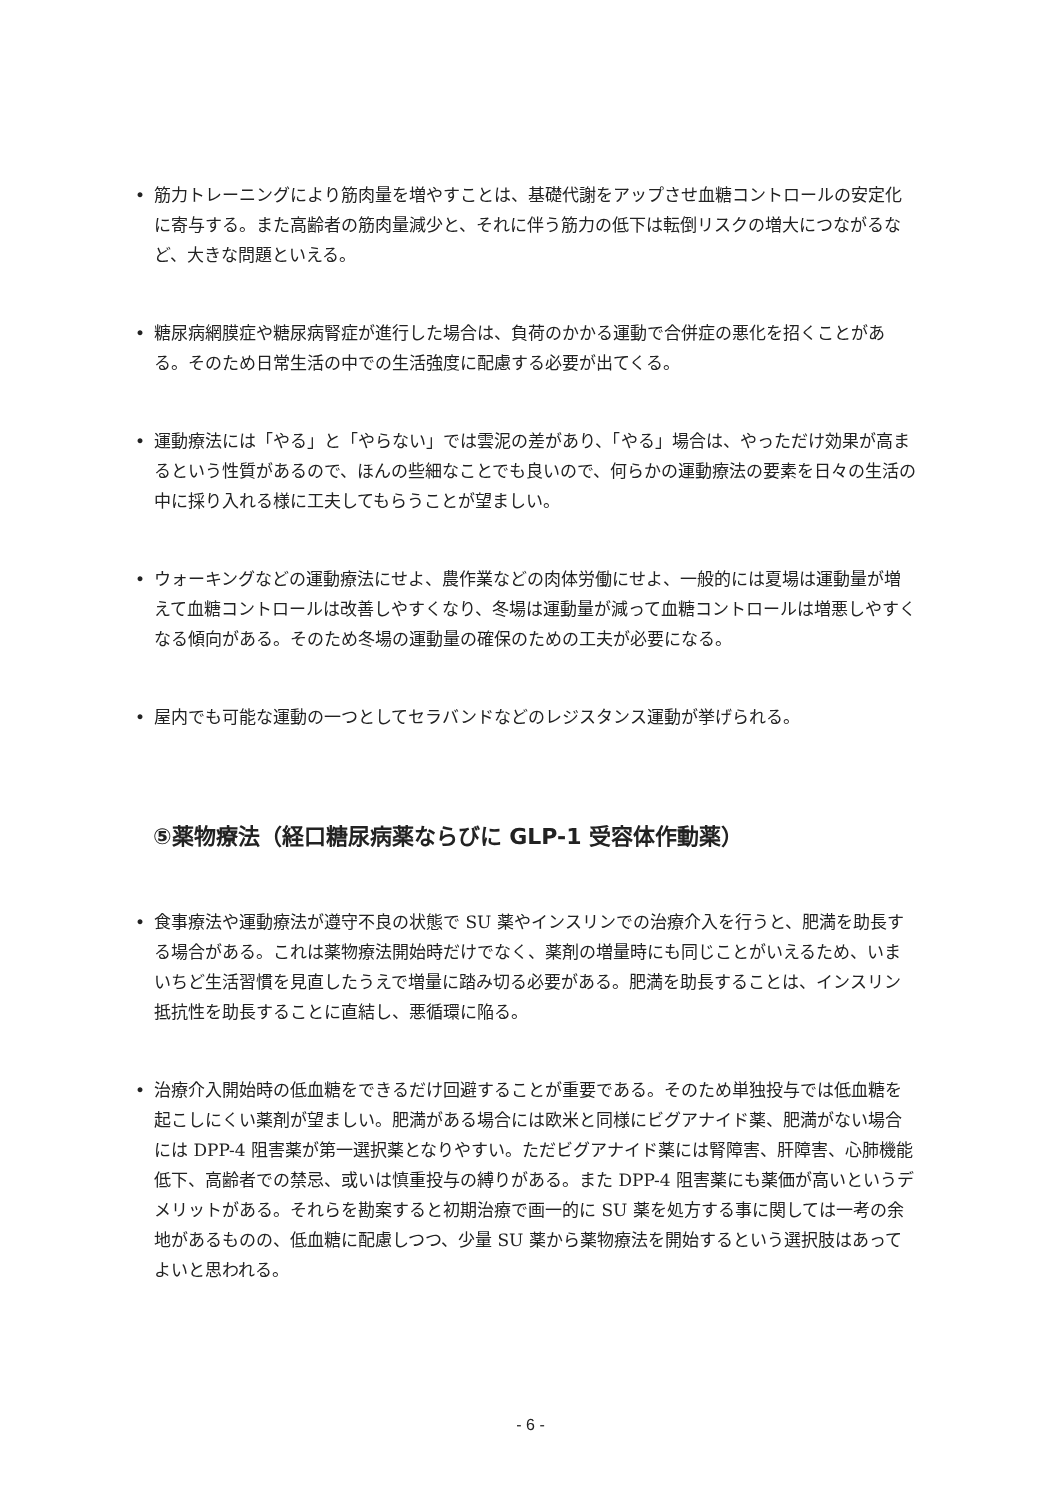• 筋力トレーニングにより筋肉量を増やすことは、基礎代謝をアップさせ血糖コントロールの安定化に寄与する。また高齢者の筋肉量減少と、それに伴う筋力の低下は転倒リスクの増大につながるなど、大きな問題といえる。
• 糖尿病網膜症や糖尿病腎症が進行した場合は、負荷のかかる運動で合併症の悪化を招くことがある。そのため日常生活の中での生活強度に配慮する必要が出てくる。
• 運動療法には「やる」と「やらない」では雲泥の差があり、「やる」場合は、やっただけ効果が高まるという性質があるので、ほんの些細なことでも良いので、何らかの運動療法の要素を日々の生活の中に採り入れる様に工夫してもらうことが望ましい。
• ウォーキングなどの運動療法にせよ、農作業などの肉体労働にせよ、一般的には夏場は運動量が増えて血糖コントロールは改善しやすくなり、冬場は運動量が減って血糖コントロールは増悪しやすくなる傾向がある。そのため冬場の運動量の確保のための工夫が必要になる。
• 屋内でも可能な運動の一つとしてセラバンドなどのレジスタンス運動が挙げられる。
⑤薬物療法（経口糖尿病薬ならびに GLP-1 受容体作動薬）
• 食事療法や運動療法が遵守不良の状態で SU 薬やインスリンでの治療介入を行うと、肥満を助長する場合がある。これは薬物療法開始時だけでなく、薬剤の増量時にも同じことがいえるため、いまいちど生活習慣を見直したうえで増量に踏み切る必要がある。肥満を助長することは、インスリン抵抗性を助長することに直結し、悪循環に陥る。
• 治療介入開始時の低血糖をできるだけ回避することが重要である。そのため単独投与では低血糖を起こしにくい薬剤が望ましい。肥満がある場合には欧米と同様にビグアナイド薬、肥満がない場合には DPP-4 阻害薬が第一選択薬となりやすい。ただビグアナイド薬には腎障害、肝障害、心肺機能低下、高齢者での禁忌、或いは慎重投与の縛りがある。また DPP-4 阻害薬にも薬価が高いというデメリットがある。それらを勘案すると初期治療で画一的に SU 薬を処方する事に関しては一考の余地があるものの、低血糖に配慮しつつ、少量 SU 薬から薬物療法を開始するという選択肢はあってよいと思われる。
- 6 -